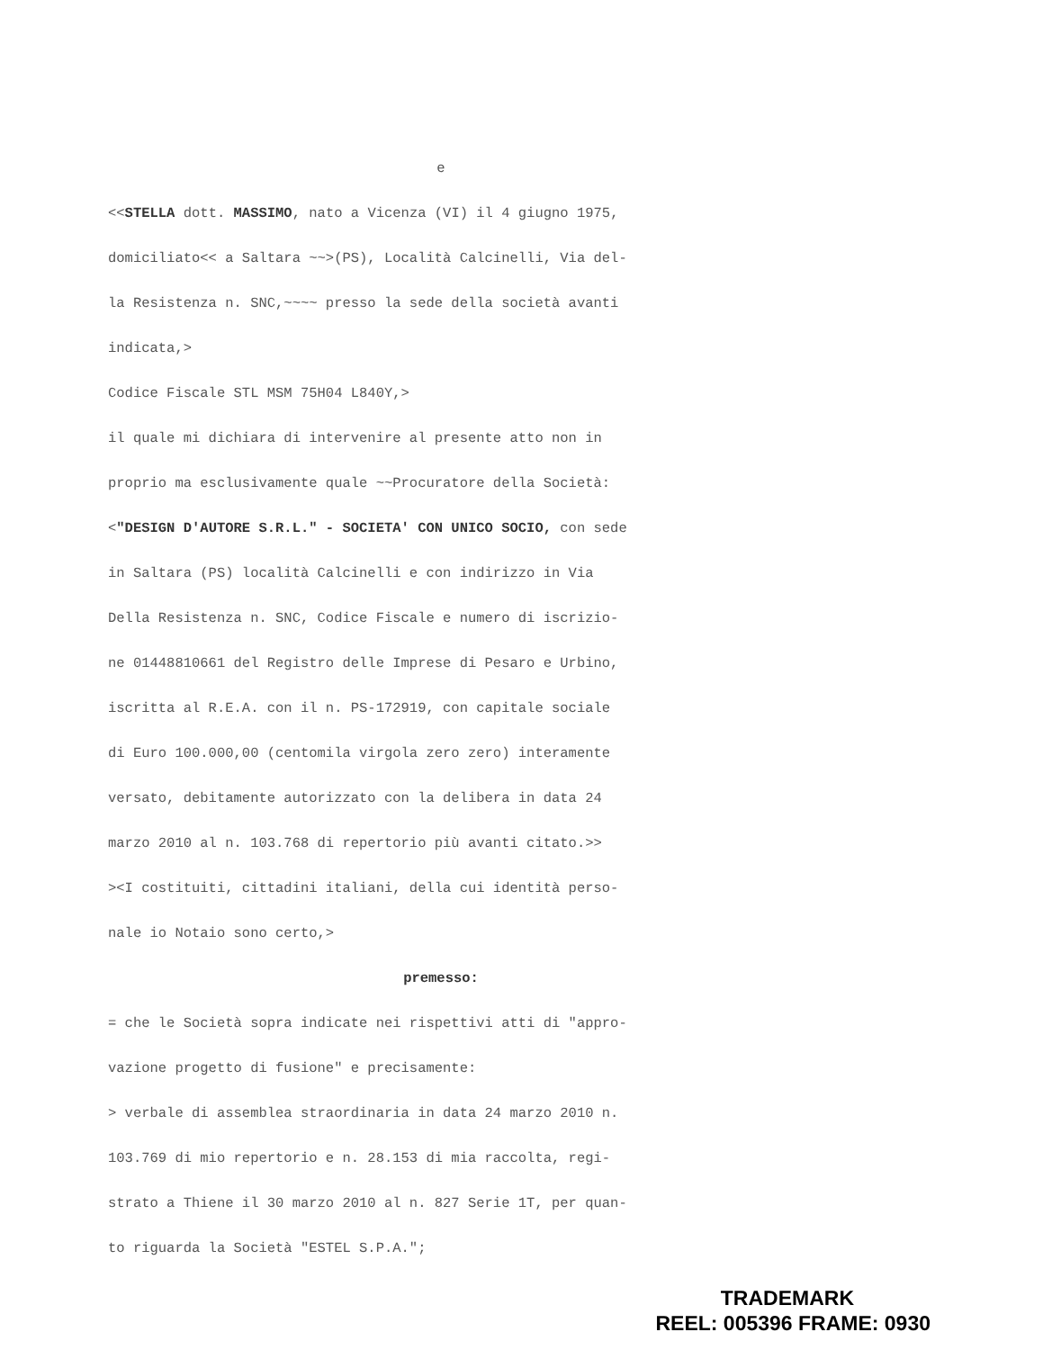e
<<STELLA dott. MASSIMO, nato a Vicenza (VI) il 4 giugno 1975,
domiciliato<< a Saltara ~~>(PS), Località Calcinelli, Via del-
la Resistenza n. SNC,~~~~ presso la sede della società avanti
indicata,>
Codice Fiscale STL MSM 75H04 L840Y,>
il quale mi dichiara di intervenire al presente atto non in
proprio ma esclusivamente quale ~~Procuratore della Società:
<"DESIGN D'AUTORE S.R.L." - SOCIETA' CON UNICO SOCIO, con sede
in Saltara (PS) località Calcinelli e con indirizzo in Via
Della Resistenza n. SNC, Codice Fiscale e numero di iscrizio-
ne 01448810661 del Registro delle Imprese di Pesaro e Urbino,
iscritta al R.E.A. con il n. PS-172919, con capitale sociale
di Euro 100.000,00 (centomila virgola zero zero) interamente
versato, debitamente autorizzato con la delibera in data 24
marzo 2010 al n. 103.768 di repertorio più avanti citato.>>
><I costituiti, cittadini italiani, della cui identità perso-
nale io Notaio sono certo,>
premesso:
= che le Società sopra indicate nei rispettivi atti di "appro-
vazione progetto di fusione" e precisamente:
> verbale di assemblea straordinaria in data 24 marzo 2010 n.
103.769 di mio repertorio e n. 28.153 di mia raccolta, regi-
strato a Thiene il 30 marzo 2010 al n. 827 Serie 1T, per quan-
to riguarda la Società "ESTEL S.P.A.";
TRADEMARK
REEL: 005396 FRAME: 0930